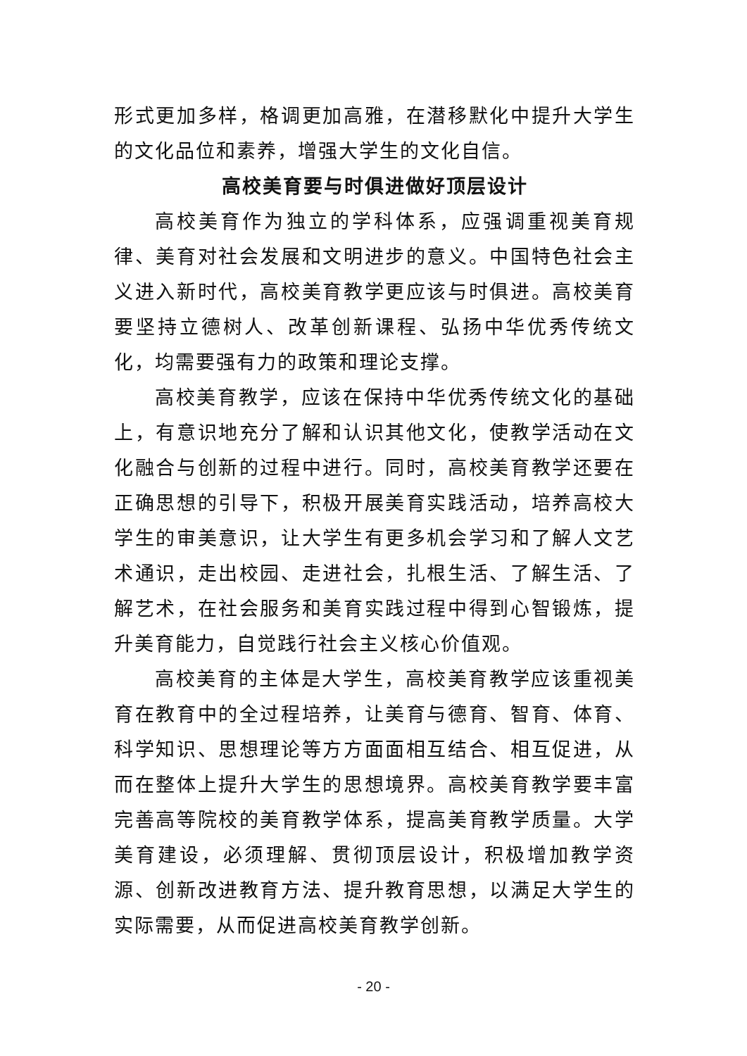形式更加多样，格调更加高雅，在潜移默化中提升大学生的文化品位和素养，增强大学生的文化自信。
高校美育要与时俱进做好顶层设计
高校美育作为独立的学科体系，应强调重视美育规律、美育对社会发展和文明进步的意义。中国特色社会主义进入新时代，高校美育教学更应该与时俱进。高校美育要坚持立德树人、改革创新课程、弘扬中华优秀传统文化，均需要强有力的政策和理论支撑。
高校美育教学，应该在保持中华优秀传统文化的基础上，有意识地充分了解和认识其他文化，使教学活动在文化融合与创新的过程中进行。同时，高校美育教学还要在正确思想的引导下，积极开展美育实践活动，培养高校大学生的审美意识，让大学生有更多机会学习和了解人文艺术通识，走出校园、走进社会，扎根生活、了解生活、了解艺术，在社会服务和美育实践过程中得到心智锻炼，提升美育能力，自觉践行社会主义核心价值观。
高校美育的主体是大学生，高校美育教学应该重视美育在教育中的全过程培养，让美育与德育、智育、体育、科学知识、思想理论等方方面面相互结合、相互促进，从而在整体上提升大学生的思想境界。高校美育教学要丰富完善高等院校的美育教学体系，提高美育教学质量。大学美育建设，必须理解、贯彻顶层设计，积极增加教学资源、创新改进教育方法、提升教育思想，以满足大学生的实际需要，从而促进高校美育教学创新。
- 20 -